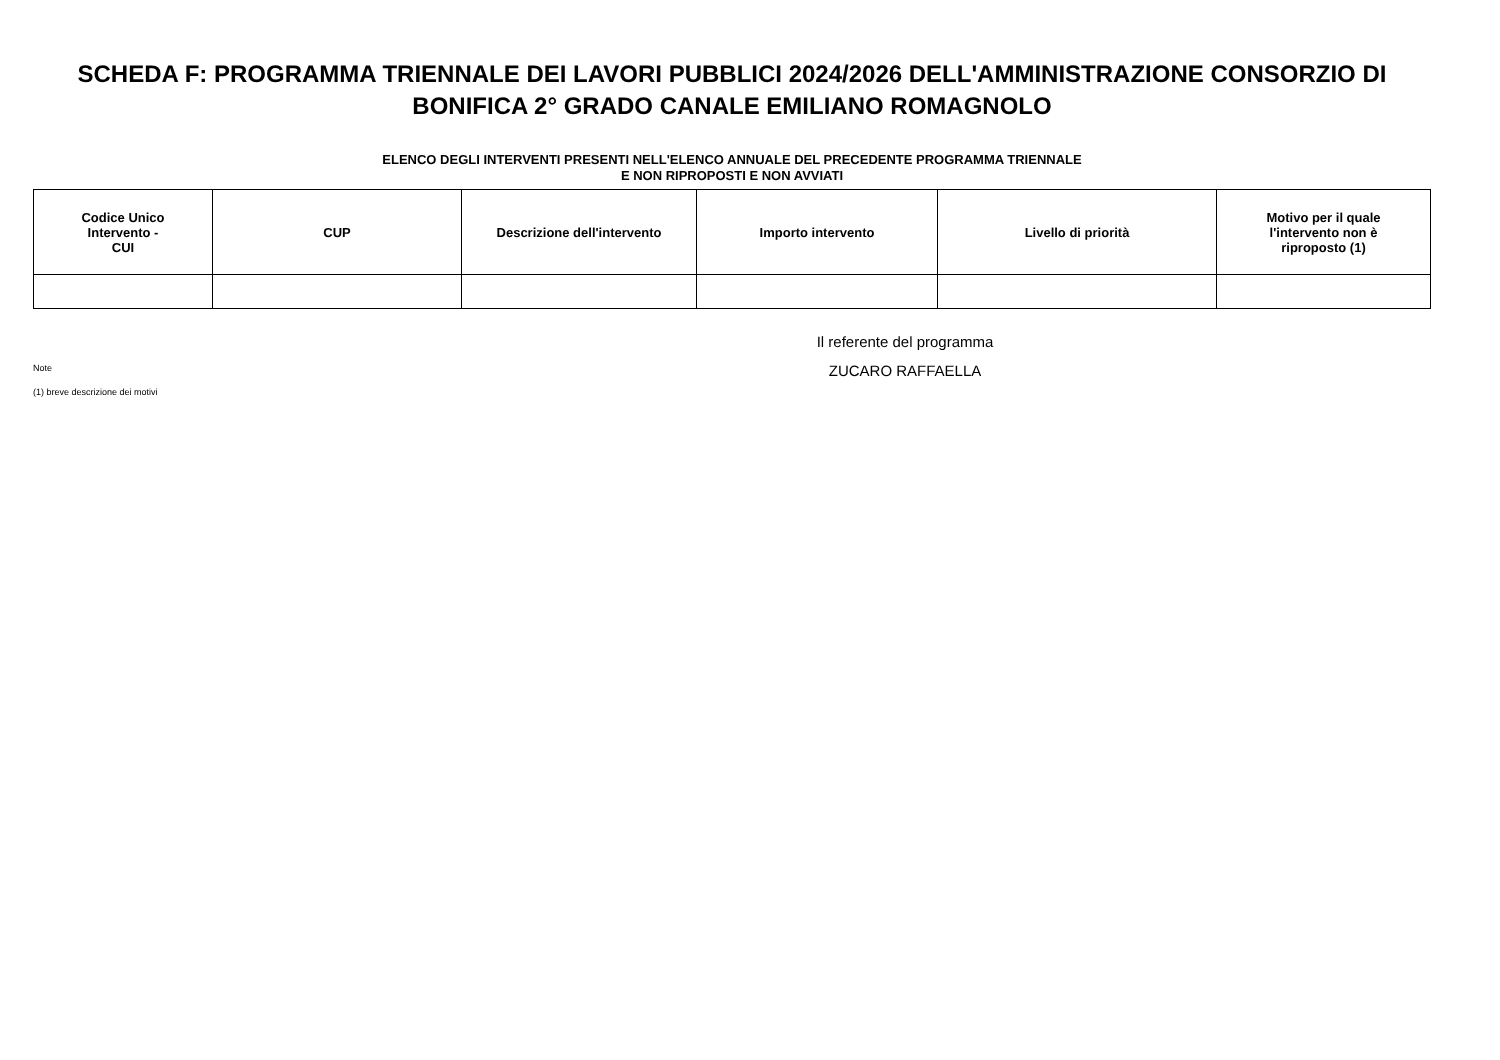SCHEDA F: PROGRAMMA TRIENNALE DEI LAVORI PUBBLICI 2024/2026 DELL'AMMINISTRAZIONE CONSORZIO DI BONIFICA 2° GRADO CANALE EMILIANO ROMAGNOLO
ELENCO DEGLI INTERVENTI PRESENTI NELL'ELENCO ANNUALE DEL PRECEDENTE PROGRAMMA TRIENNALE
E NON RIPROPOSTI E NON AVVIATI
| Codice Unico Intervento - CUI | CUP | Descrizione dell'intervento | Importo intervento | Livello di priorità | Motivo per il quale l'intervento non è riproposto (1) |
| --- | --- | --- | --- | --- | --- |
Note
(1) breve descrizione dei motivi
Il referente del programma
ZUCARO RAFFAELLA